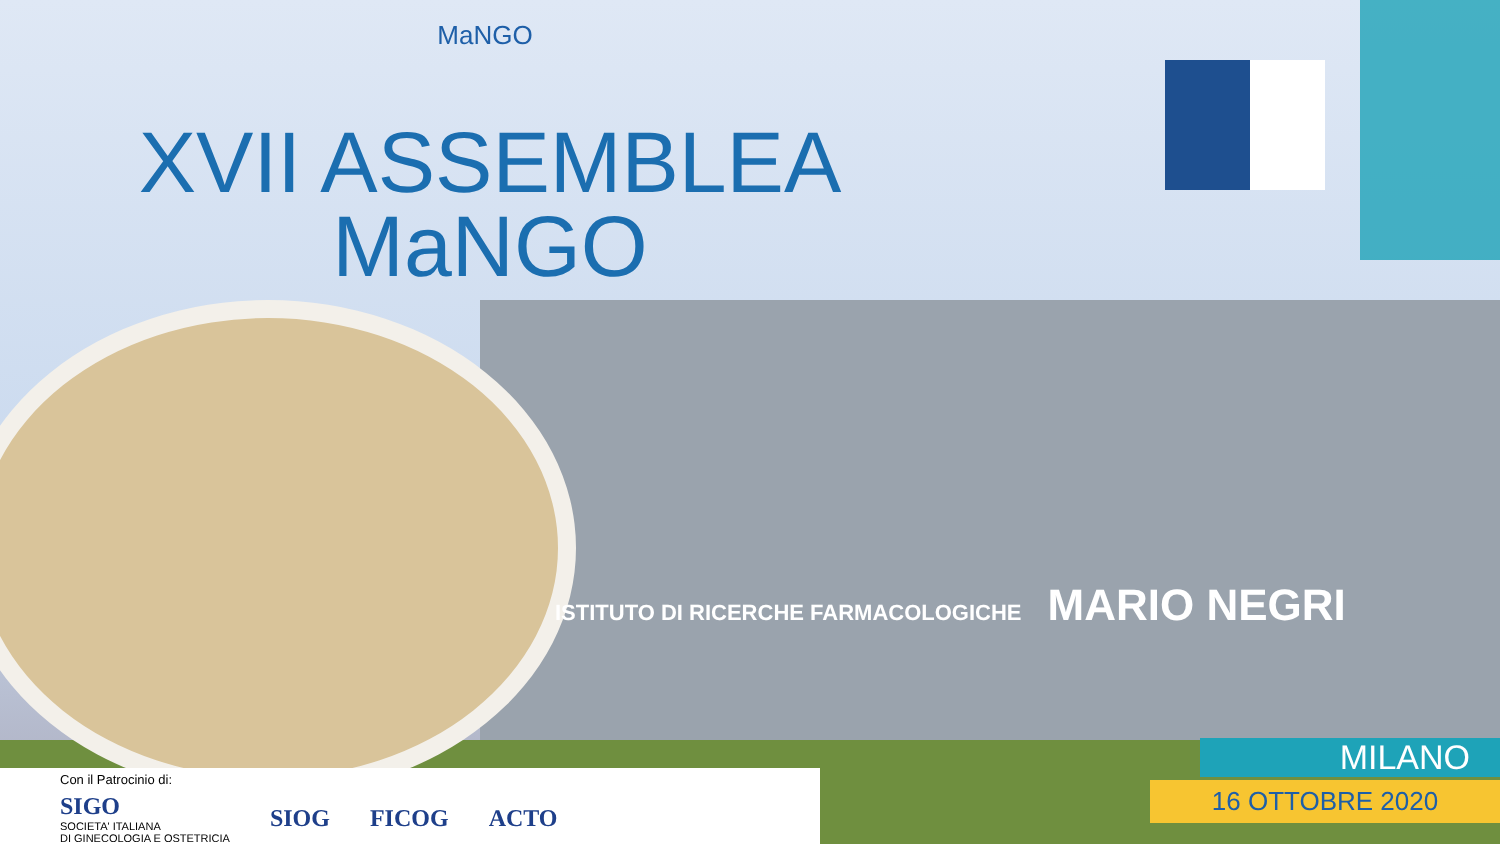MaNGO
XVII ASSEMBLEA
MaNGO
ISTITUTO DI RICERCHE FARMACOLOGICHE MARIO NEGRI
Con il Patrocinio di:
SIGO
SOCIETA' ITALIANA
DI GINECOLOGIA E OSTETRICIA
SIOG FICOG ACTO
MILANO
16 OTTOBRE 2020